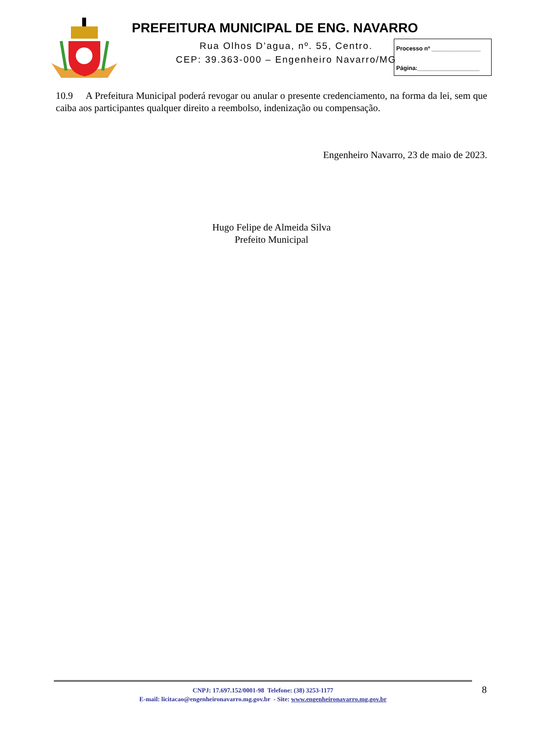PREFEITURA MUNICIPAL DE ENG. NAVARRO
Rua Olhos D’agua, nº. 55, Centro.
CEP: 39.363-000 – Engenheiro Navarro/MG
Processo nº _______________
Página:___________________
10.9 A Prefeitura Municipal poderá revogar ou anular o presente credenciamento, na forma da lei, sem que caiba aos participantes qualquer direito a reembolso, indenização ou compensação.
Engenheiro Navarro, 23 de maio de 2023.
Hugo Felipe de Almeida Silva
Prefeito Municipal
CNPJ: 17.697.152/0001-98 Telefone: (38) 3253-1177
E-mail: licitacao@engenheironavarro.mg.gov.br - Site: www.engenheironavarro.mg.gov.br
8